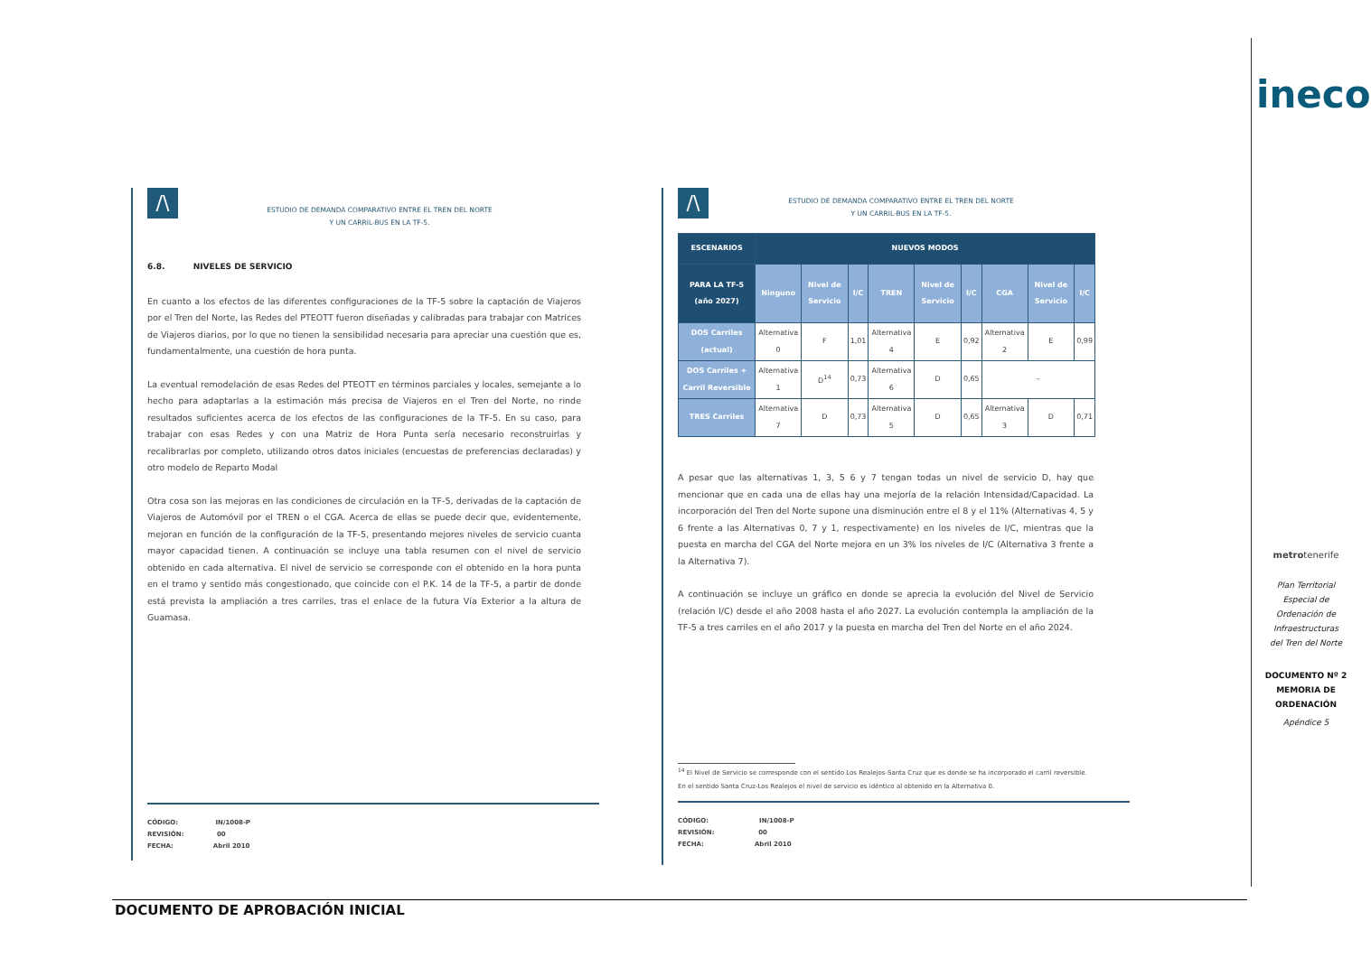/\
ESTUDIO DE DEMANDA COMPARATIVO ENTRE EL TREN DEL NORTE
Y UN CARRIL-BUS EN LA TF-5.
6.8. NIVELES DE SERVICIO
En cuanto a los efectos de las diferentes configuraciones de la TF-5 sobre la captación de Viajeros por el Tren del Norte, las Redes del PTEOTT fueron diseñadas y calibradas para trabajar con Matrices de Viajeros diarios, por lo que no tienen la sensibilidad necesaria para apreciar una cuestión que es, fundamentalmente, una cuestión de hora punta.
La eventual remodelación de esas Redes del PTEOTT en términos parciales y locales, semejante a lo hecho para adaptarlas a la estimación más precisa de Viajeros en el Tren del Norte, no rinde resultados suficientes acerca de los efectos de las configuraciones de la TF-5. En su caso, para trabajar con esas Redes y con una Matriz de Hora Punta sería necesario reconstruirlas y recalibrarlas por completo, utilizando otros datos iniciales (encuestas de preferencias declaradas) y otro modelo de Reparto Modal
Otra cosa son las mejoras en las condiciones de circulación en la TF-5, derivadas de la captación de Viajeros de Automóvil por el TREN o el CGA. Acerca de ellas se puede decir que, evidentemente, mejoran en función de la configuración de la TF-5, presentando mejores niveles de servicio cuanta mayor capacidad tienen. A continuación se incluye una tabla resumen con el nivel de servicio obtenido en cada alternativa. El nivel de servicio se corresponde con el obtenido en la hora punta en el tramo y sentido más congestionado, que coincide con el P.K. 14 de la TF-5, a partir de donde está prevista la ampliación a tres carriles, tras el enlace de la futura Vía Exterior a la altura de Guamasa.
CÓDIGO: IN/1008-P
REVISIÓN: 00
FECHA: Abril 2010
/\
ESTUDIO DE DEMANDA COMPARATIVO ENTRE EL TREN DEL NORTE
Y UN CARRIL-BUS EN LA TF-5.
| ESCENARIOS | NUEVOS MODOS | | | | | | | | |
| --- | --- | --- | --- | --- | --- | --- | --- | --- | --- |
| PARA LA TF-5 (año 2027) | Ninguno | Nivel de Servicio | I/C | TREN | Nivel de Servicio | I/C | CGA | Nivel de Servicio | I/C |
| DOS Carriles (actual) | Alternativa 0 | F | 1,01 | Alternativa 4 | E | 0,92 | Alternativa 2 | E | 0,99 |
| DOS Carriles + Carril Reversible | Alternativa 1 | D<sup>14</sup> | 0,73 | Alternativa 6 | D | 0,65 | – | | |
| TRES Carriles | Alternativa 7 | D | 0,73 | Alternativa 5 | D | 0,65 | Alternativa 3 | D | 0,71 |
A pesar que las alternativas 1, 3, 5 6 y 7 tengan todas un nivel de servicio D, hay que mencionar que en cada una de ellas hay una mejoría de la relación Intensidad/Capacidad. La incorporación del Tren del Norte supone una disminución entre el 8 y el 11% (Alternativas 4, 5 y 6 frente a las Alternativas 0, 7 y 1, respectivamente) en los niveles de I/C, mientras que la puesta en marcha del CGA del Norte mejora en un 3% los niveles de I/C (Alternativa 3 frente a la Alternativa 7).
A continuación se incluye un gráfico en donde se aprecia la evolución del Nivel de Servicio (relación I/C) desde el año 2008 hasta el año 2027. La evolución contempla la ampliación de la TF-5 a tres carriles en el año 2017 y la puesta en marcha del Tren del Norte en el año 2024.
<sup>14</sup> El Nivel de Servicio se corresponde con el sentido Los Realejos-Santa Cruz que es donde se ha incorporado el carril reversible. En el sentido Santa Cruz-Los Realejos el nivel de servicio es idéntico al obtenido en la Alternativa 0.
CÓDIGO: IN/1008-P
REVISIÓN: 00
FECHA: Abril 2010
ineco
metrotenerife
Plan Territorial
Especial de
Ordenación de
Infraestructuras
del Tren del Norte
DOCUMENTO Nº 2
MEMORIA DE
ORDENACIÓN
Apéndice 5
DOCUMENTO DE APROBACIÓN INICIAL